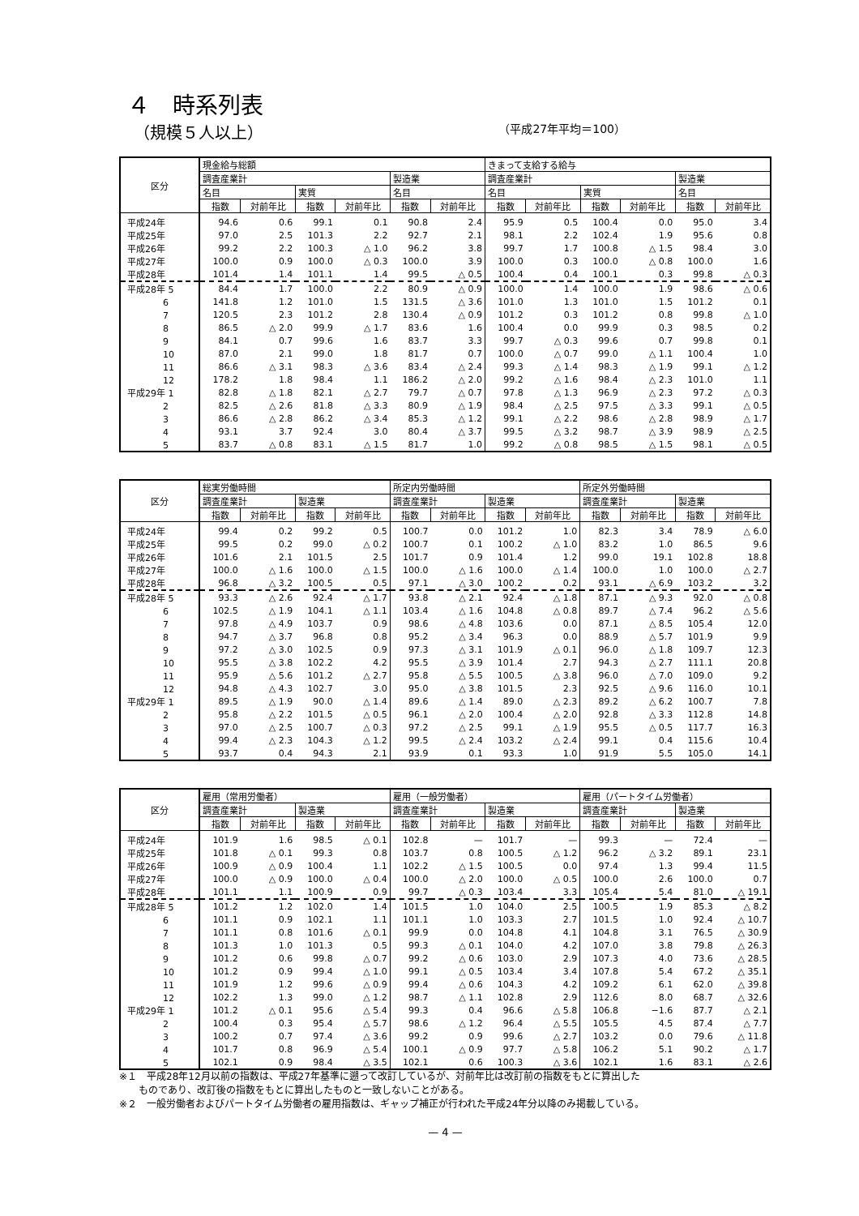４　時系列表
（規模５人以上） （平成27年平均＝100）
| 区分 | 現金給与総額 | | | | | | きまって支給する給与 | | | | | |
| --- | --- | --- | --- | --- | --- | --- | --- | --- | --- | --- | --- | --- |
| | 調査産業計 | | | | 製造業 | | 調査産業計 | | | | 製造業 | |
| | 名目 | | 実質 | | 名目 | | 名目 | | 実質 | | 名目 | |
| | 指数 | 対前年比 | 指数 | 対前年比 | 指数 | 対前年比 | 指数 | 対前年比 | 指数 | 対前年比 | 指数 | 対前年比 |
| 平成24年 | 94.6 | 0.6 | 99.1 | 0.1 | 90.8 | 2.4 | 95.9 | 0.5 | 100.4 | 0.0 | 95.0 | 3.4 |
| 平成25年 | 97.0 | 2.5 | 101.3 | 2.2 | 92.7 | 2.1 | 98.1 | 2.2 | 102.4 | 1.9 | 95.6 | 0.8 |
| 平成26年 | 99.2 | 2.2 | 100.3 | △ 1.0 | 96.2 | 3.8 | 99.7 | 1.7 | 100.8 | △ 1.5 | 98.4 | 3.0 |
| 平成27年 | 100.0 | 0.9 | 100.0 | △ 0.3 | 100.0 | 3.9 | 100.0 | 0.3 | 100.0 | △ 0.8 | 100.0 | 1.6 |
| 平成28年 | 101.4 | 1.4 | 101.1 | 1.4 | 99.5 | △ 0.5 | 100.4 | 0.4 | 100.1 | 0.3 | 99.8 | △ 0.3 |
| 平成28年 5 | 84.4 | 1.7 | 100.0 | 2.2 | 80.9 | △ 0.9 | 100.0 | 1.4 | 100.0 | 1.9 | 98.6 | △ 0.6 |
| 6 | 141.8 | 1.2 | 101.0 | 1.5 | 131.5 | △ 3.6 | 101.0 | 1.3 | 101.0 | 1.5 | 101.2 | 0.1 |
| 7 | 120.5 | 2.3 | 101.2 | 2.8 | 130.4 | △ 0.9 | 101.2 | 0.3 | 101.2 | 0.8 | 99.8 | △ 1.0 |
| 8 | 86.5 | △ 2.0 | 99.9 | △ 1.7 | 83.6 | 1.6 | 100.4 | 0.0 | 99.9 | 0.3 | 98.5 | 0.2 |
| 9 | 84.1 | 0.7 | 99.6 | 1.6 | 83.7 | 3.3 | 99.7 | △ 0.3 | 99.6 | 0.7 | 99.8 | 0.1 |
| 10 | 87.0 | 2.1 | 99.0 | 1.8 | 81.7 | 0.7 | 100.0 | △ 0.7 | 99.0 | △ 1.1 | 100.4 | 1.0 |
| 11 | 86.6 | △ 3.1 | 98.3 | △ 3.6 | 83.4 | △ 2.4 | 99.3 | △ 1.4 | 98.3 | △ 1.9 | 99.1 | △ 1.2 |
| 12 | 178.2 | 1.8 | 98.4 | 1.1 | 186.2 | △ 2.0 | 99.2 | △ 1.6 | 98.4 | △ 2.3 | 101.0 | 1.1 |
| 平成29年 1 | 82.8 | △ 1.8 | 82.1 | △ 2.7 | 79.7 | △ 0.7 | 97.8 | △ 1.3 | 96.9 | △ 2.3 | 97.2 | △ 0.3 |
| 2 | 82.5 | △ 2.6 | 81.8 | △ 3.3 | 80.9 | △ 1.9 | 98.4 | △ 2.5 | 97.5 | △ 3.3 | 99.1 | △ 0.5 |
| 3 | 86.6 | △ 2.8 | 86.2 | △ 3.4 | 85.3 | △ 1.2 | 99.1 | △ 2.2 | 98.6 | △ 2.8 | 98.9 | △ 1.7 |
| 4 | 93.1 | 3.7 | 92.4 | 3.0 | 80.4 | △ 3.7 | 99.5 | △ 3.2 | 98.7 | △ 3.9 | 98.9 | △ 2.5 |
| 5 | 83.7 | △ 0.8 | 83.1 | △ 1.5 | 81.7 | 1.0 | 99.2 | △ 0.8 | 98.5 | △ 1.5 | 98.1 | △ 0.5 |
| 区分 | 総実労働時間 | | | | 所定内労働時間 | | | | 所定外労働時間 | | | |
| --- | --- | --- | --- | --- | --- | --- | --- | --- | --- | --- | --- | --- |
| | 調査産業計 | | 製造業 | | 調査産業計 | | 製造業 | | 調査産業計 | | 製造業 | |
| | 指数 | 対前年比 | 指数 | 対前年比 | 指数 | 対前年比 | 指数 | 対前年比 | 指数 | 対前年比 | 指数 | 対前年比 |
| 平成24年 | 99.4 | 0.2 | 99.2 | 0.5 | 100.7 | 0.0 | 101.2 | 1.0 | 82.3 | 3.4 | 78.9 | △ 6.0 |
| 平成25年 | 99.5 | 0.2 | 99.0 | △ 0.2 | 100.7 | 0.1 | 100.2 | △ 1.0 | 83.2 | 1.0 | 86.5 | 9.6 |
| 平成26年 | 101.6 | 2.1 | 101.5 | 2.5 | 101.7 | 0.9 | 101.4 | 1.2 | 99.0 | 19.1 | 102.8 | 18.8 |
| 平成27年 | 100.0 | △ 1.6 | 100.0 | △ 1.5 | 100.0 | △ 1.6 | 100.0 | △ 1.4 | 100.0 | 1.0 | 100.0 | △ 2.7 |
| 平成28年 | 96.8 | △ 3.2 | 100.5 | 0.5 | 97.1 | △ 3.0 | 100.2 | 0.2 | 93.1 | △ 6.9 | 103.2 | 3.2 |
| 平成28年 5 | 93.3 | △ 2.6 | 92.4 | △ 1.7 | 93.8 | △ 2.1 | 92.4 | △ 1.8 | 87.1 | △ 9.3 | 92.0 | △ 0.8 |
| 6 | 102.5 | △ 1.9 | 104.1 | △ 1.1 | 103.4 | △ 1.6 | 104.8 | △ 0.8 | 89.7 | △ 7.4 | 96.2 | △ 5.6 |
| 7 | 97.8 | △ 4.9 | 103.7 | 0.9 | 98.6 | △ 4.8 | 103.6 | 0.0 | 87.1 | △ 8.5 | 105.4 | 12.0 |
| 8 | 94.7 | △ 3.7 | 96.8 | 0.8 | 95.2 | △ 3.4 | 96.3 | 0.0 | 88.9 | △ 5.7 | 101.9 | 9.9 |
| 9 | 97.2 | △ 3.0 | 102.5 | 0.9 | 97.3 | △ 3.1 | 101.9 | △ 0.1 | 96.0 | △ 1.8 | 109.7 | 12.3 |
| 10 | 95.5 | △ 3.8 | 102.2 | 4.2 | 95.5 | △ 3.9 | 101.4 | 2.7 | 94.3 | △ 2.7 | 111.1 | 20.8 |
| 11 | 95.9 | △ 5.6 | 101.2 | △ 2.7 | 95.8 | △ 5.5 | 100.5 | △ 3.8 | 96.0 | △ 7.0 | 109.0 | 9.2 |
| 12 | 94.8 | △ 4.3 | 102.7 | 3.0 | 95.0 | △ 3.8 | 101.5 | 2.3 | 92.5 | △ 9.6 | 116.0 | 10.1 |
| 平成29年 1 | 89.5 | △ 1.9 | 90.0 | △ 1.4 | 89.6 | △ 1.4 | 89.0 | △ 2.3 | 89.2 | △ 6.2 | 100.7 | 7.8 |
| 2 | 95.8 | △ 2.2 | 101.5 | △ 0.5 | 96.1 | △ 2.0 | 100.4 | △ 2.0 | 92.8 | △ 3.3 | 112.8 | 14.8 |
| 3 | 97.0 | △ 2.5 | 100.7 | △ 0.3 | 97.2 | △ 2.5 | 99.1 | △ 1.9 | 95.5 | △ 0.5 | 117.7 | 16.3 |
| 4 | 99.4 | △ 2.3 | 104.3 | △ 1.2 | 99.5 | △ 2.4 | 103.2 | △ 2.4 | 99.1 | 0.4 | 115.6 | 10.4 |
| 5 | 93.7 | 0.4 | 94.3 | 2.1 | 93.9 | 0.1 | 93.3 | 1.0 | 91.9 | 5.5 | 105.0 | 14.1 |
| 区分 | 雇用（常用労働者） | | | | 雇用（一般労働者） | | | | 雇用（パートタイム労働者） | | | |
| --- | --- | --- | --- | --- | --- | --- | --- | --- | --- | --- | --- | --- |
| | 調査産業計 | | 製造業 | | 調査産業計 | | 製造業 | | 調査産業計 | | 製造業 | |
| | 指数 | 対前年比 | 指数 | 対前年比 | 指数 | 対前年比 | 指数 | 対前年比 | 指数 | 対前年比 | 指数 | 対前年比 |
| 平成24年 | 101.9 | 1.6 | 98.5 | △ 0.1 | 102.8 | — | 101.7 | — | 99.3 | — | 72.4 | — |
| 平成25年 | 101.8 | △ 0.1 | 99.3 | 0.8 | 103.7 | 0.8 | 100.5 | △ 1.2 | 96.2 | △ 3.2 | 89.1 | 23.1 |
| 平成26年 | 100.9 | △ 0.9 | 100.4 | 1.1 | 102.2 | △ 1.5 | 100.5 | 0.0 | 97.4 | 1.3 | 99.4 | 11.5 |
| 平成27年 | 100.0 | △ 0.9 | 100.0 | △ 0.4 | 100.0 | △ 2.0 | 100.0 | △ 0.5 | 100.0 | 2.6 | 100.0 | 0.7 |
| 平成28年 | 101.1 | 1.1 | 100.9 | 0.9 | 99.7 | △ 0.3 | 103.4 | 3.3 | 105.4 | 5.4 | 81.0 | △ 19.1 |
| 平成28年 5 | 101.2 | 1.2 | 102.0 | 1.4 | 101.5 | 1.0 | 104.0 | 2.5 | 100.5 | 1.9 | 85.3 | △ 8.2 |
| 6 | 101.1 | 0.9 | 102.1 | 1.1 | 101.1 | 1.0 | 103.3 | 2.7 | 101.5 | 1.0 | 92.4 | △ 10.7 |
| 7 | 101.1 | 0.8 | 101.6 | △ 0.1 | 99.9 | 0.0 | 104.8 | 4.1 | 104.8 | 3.1 | 76.5 | △ 30.9 |
| 8 | 101.3 | 1.0 | 101.3 | 0.5 | 99.3 | △ 0.1 | 104.0 | 4.2 | 107.0 | 3.8 | 79.8 | △ 26.3 |
| 9 | 101.2 | 0.6 | 99.8 | △ 0.7 | 99.2 | △ 0.6 | 103.0 | 2.9 | 107.3 | 4.0 | 73.6 | △ 28.5 |
| 10 | 101.2 | 0.9 | 99.4 | △ 1.0 | 99.1 | △ 0.5 | 103.4 | 3.4 | 107.8 | 5.4 | 67.2 | △ 35.1 |
| 11 | 101.9 | 1.2 | 99.6 | △ 0.9 | 99.4 | △ 0.6 | 104.3 | 4.2 | 109.2 | 6.1 | 62.0 | △ 39.8 |
| 12 | 102.2 | 1.3 | 99.0 | △ 1.2 | 98.7 | △ 1.1 | 102.8 | 2.9 | 112.6 | 8.0 | 68.7 | △ 32.6 |
| 平成29年 1 | 101.2 | △ 0.1 | 95.6 | △ 5.4 | 99.3 | 0.4 | 96.6 | △ 5.8 | 106.8 | −1.6 | 87.7 | △ 2.1 |
| 2 | 100.4 | 0.3 | 95.4 | △ 5.7 | 98.6 | △ 1.2 | 96.4 | △ 5.5 | 105.5 | 4.5 | 87.4 | △ 7.7 |
| 3 | 100.2 | 0.7 | 97.4 | △ 3.6 | 99.2 | 0.9 | 99.6 | △ 2.7 | 103.2 | 0.0 | 79.6 | △ 11.8 |
| 4 | 101.7 | 0.8 | 96.9 | △ 5.4 | 100.1 | △ 0.9 | 97.7 | △ 5.8 | 106.2 | 5.1 | 90.2 | △ 1.7 |
| 5 | 102.1 | 0.9 | 98.4 | △ 3.5 | 102.1 | 0.6 | 100.3 | △ 3.6 | 102.1 | 1.6 | 83.1 | △ 2.6 |
※１　平成28年12月以前の指数は、平成27年基準に遡って改訂しているが、対前年比は改訂前の指数をもとに算出した
　　ものであり、改訂後の指数をもとに算出したものと一致しないことがある。
※２　一般労働者およびパートタイム労働者の雇用指数は、ギャップ補正が行われた平成24年分以降のみ掲載している。
— 4 —